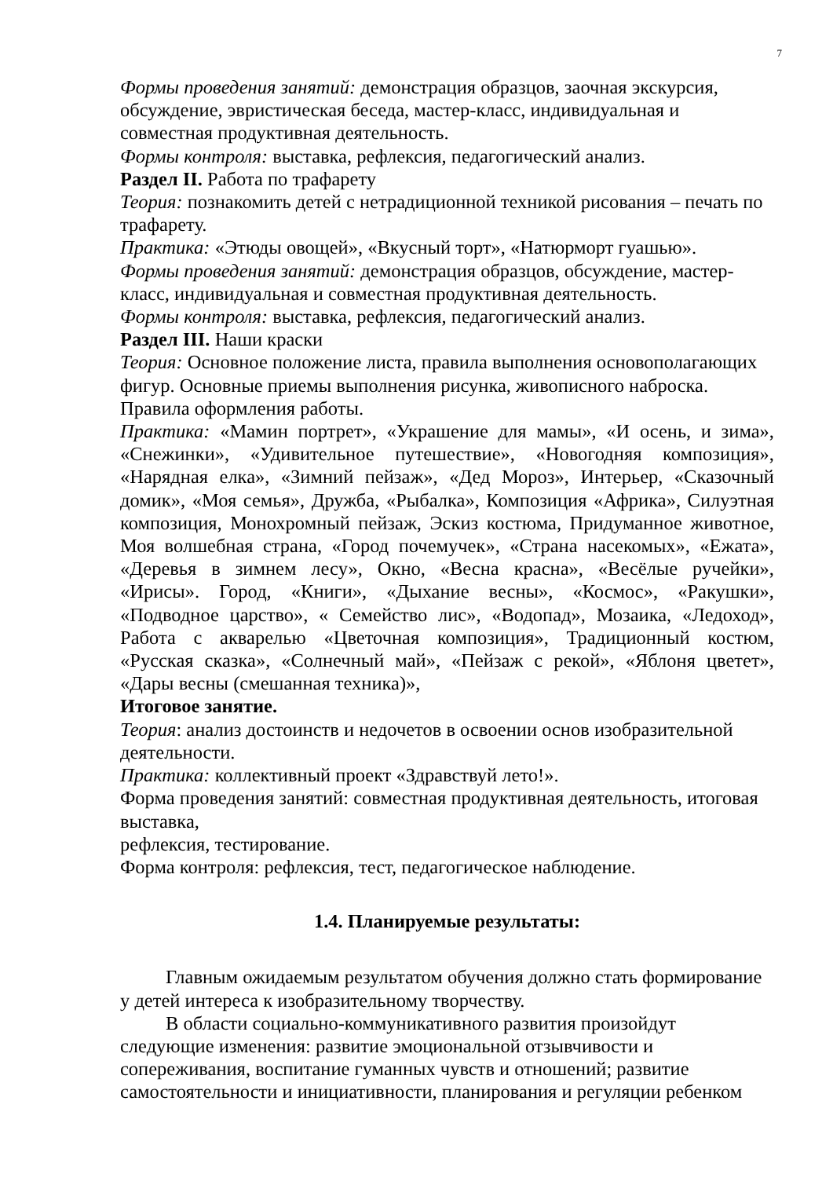7
Формы проведения занятий: демонстрация образцов, заочная экскурсия, обсуждение, эвристическая беседа, мастер-класс, индивидуальная и совместная продуктивная деятельность.
Формы контроля: выставка, рефлексия, педагогический анализ.
Раздел II. Работа по трафарету
Теория: познакомить детей с нетрадиционной техникой рисования – печать по трафарету.
Практика: «Этюды овощей», «Вкусный торт», «Натюрморт гуашью».
Формы проведения занятий: демонстрация образцов, обсуждение, мастер-класс, индивидуальная и совместная продуктивная деятельность.
Формы контроля: выставка, рефлексия, педагогический анализ.
Раздел III. Наши краски
Теория: Основное положение листа, правила выполнения основополагающих фигур. Основные приемы выполнения рисунка, живописного наброска. Правила оформления работы.
Практика: «Мамин портрет», «Украшение для мамы», «И осень, и зима», «Снежинки», «Удивительное путешествие», «Новогодняя композиция», «Нарядная елка», «Зимний пейзаж», «Дед Мороз», Интерьер, «Сказочный домик», «Моя семья», Дружба, «Рыбалка», Композиция «Африка», Силуэтная композиция, Монохромный пейзаж, Эскиз костюма, Придуманное животное, Моя волшебная страна, «Город почемучек», «Страна насекомых», «Ежата», «Деревья в зимнем лесу», Окно, «Весна красна», «Весёлые ручейки», «Ирисы». Город, «Книги», «Дыхание весны», «Космос», «Ракушки», «Подводное царство», « Семейство лис», «Водопад», Мозаика, «Ледоход», Работа с акварелью «Цветочная композиция», Традиционный костюм, «Русская сказка», «Солнечный май», «Пейзаж с рекой», «Яблоня цветет», «Дары весны (смешанная техника)»,
Итоговое занятие.
Теория: анализ достоинств и недочетов в освоении основ изобразительной деятельности.
Практика: коллективный проект «Здравствуй лето!».
Форма проведения занятий: совместная продуктивная деятельность, итоговая выставка,
рефлексия, тестирование.
Форма контроля: рефлексия, тест, педагогическое наблюдение.
1.4. Планируемые результаты:
Главным ожидаемым результатом обучения должно стать формирование у детей интереса к изобразительному творчеству.
В области социально-коммуникативного развития произойдут следующие изменения: развитие эмоциональной отзывчивости и сопереживания, воспитание гуманных чувств и отношений; развитие самостоятельности и инициативности, планирования и регуляции ребенком